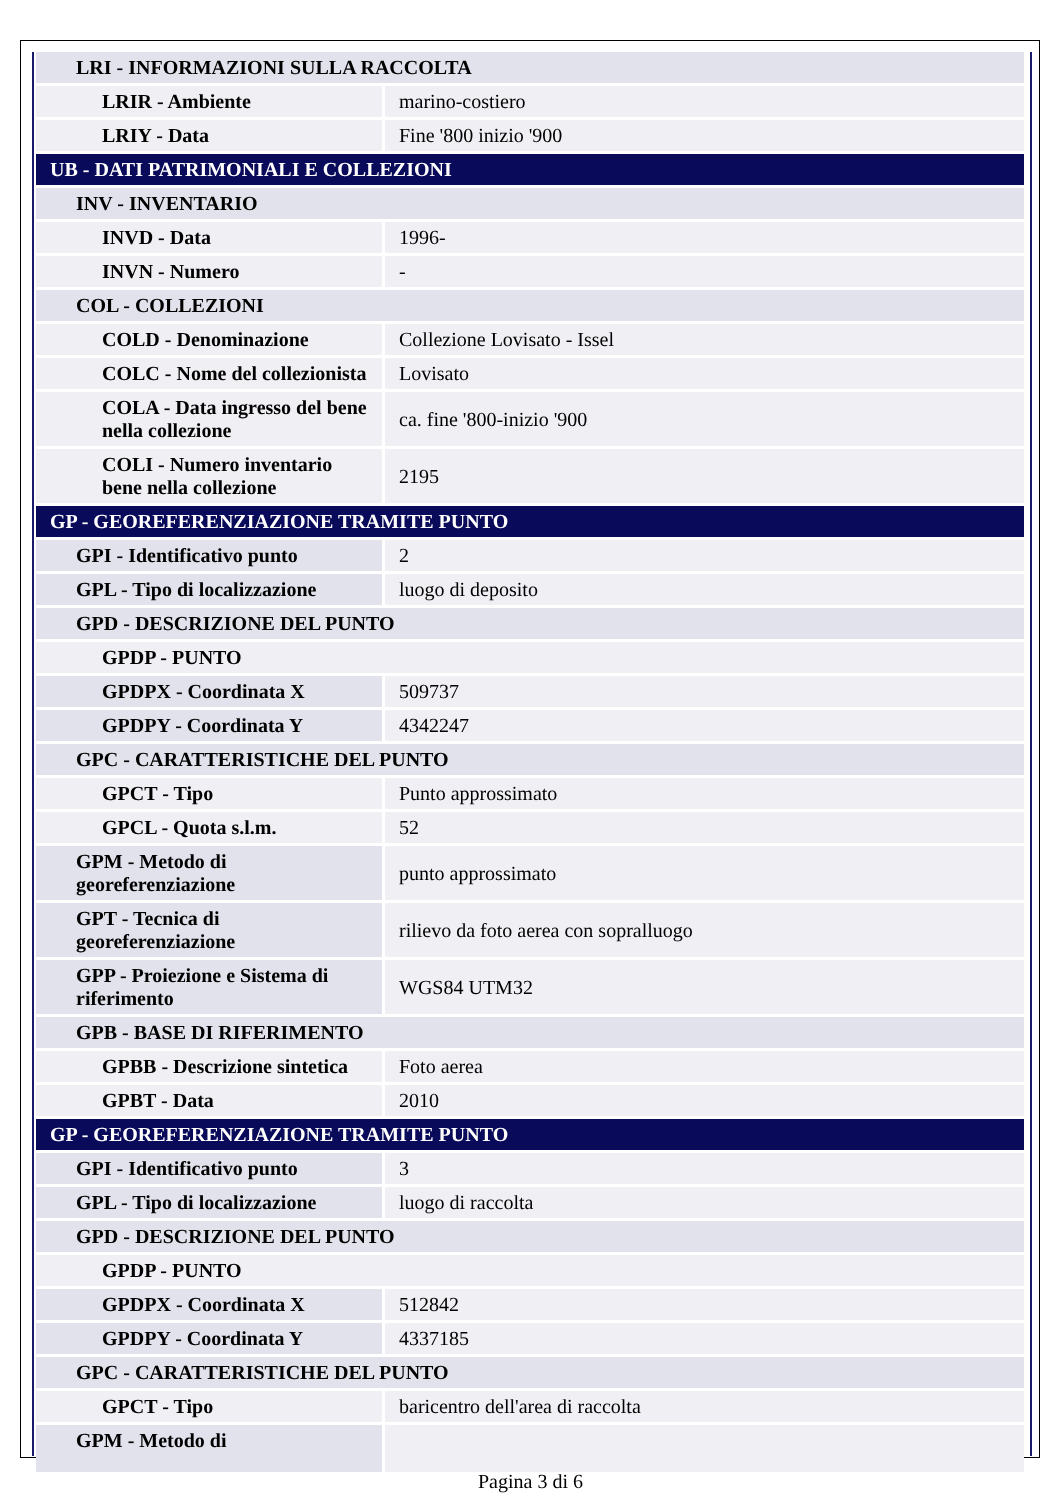| LRI - INFORMAZIONI SULLA RACCOLTA | |
| LRIR - Ambiente | marino-costiero |
| LRIY - Data | Fine '800 inizio '900 |
| UB - DATI PATRIMONIALI E COLLEZIONI | |
| INV - INVENTARIO | |
| INVD - Data | 1996- |
| INVN - Numero | - |
| COL - COLLEZIONI | |
| COLD - Denominazione | Collezione Lovisato - Issel |
| COLC - Nome del collezionista | Lovisato |
| COLA - Data ingresso del bene nella collezione | ca. fine '800-inizio '900 |
| COLI - Numero inventario bene nella collezione | 2195 |
| GP - GEOREFERENZIAZIONE TRAMITE PUNTO | |
| GPI - Identificativo punto | 2 |
| GPL - Tipo di localizzazione | luogo di deposito |
| GPD - DESCRIZIONE DEL PUNTO | |
| GPDP - PUNTO | |
| GPDPX - Coordinata X | 509737 |
| GPDPY - Coordinata Y | 4342247 |
| GPC - CARATTERISTICHE DEL PUNTO | |
| GPCT - Tipo | Punto approssimato |
| GPCL - Quota s.l.m. | 52 |
| GPM - Metodo di georeferenziazione | punto approssimato |
| GPT - Tecnica di georeferenziazione | rilievo da foto aerea con sopralluogo |
| GPP - Proiezione e Sistema di riferimento | WGS84 UTM32 |
| GPB - BASE DI RIFERIMENTO | |
| GPBB - Descrizione sintetica | Foto aerea |
| GPBT - Data | 2010 |
| GP - GEOREFERENZIAZIONE TRAMITE PUNTO | |
| GPI - Identificativo punto | 3 |
| GPL - Tipo di localizzazione | luogo di raccolta |
| GPD - DESCRIZIONE DEL PUNTO | |
| GPDP - PUNTO | |
| GPDPX - Coordinata X | 512842 |
| GPDPY - Coordinata Y | 4337185 |
| GPC - CARATTERISTICHE DEL PUNTO | |
| GPCT - Tipo | baricentro dell'area di raccolta |
| GPM - Metodo di | |
Pagina 3 di 6